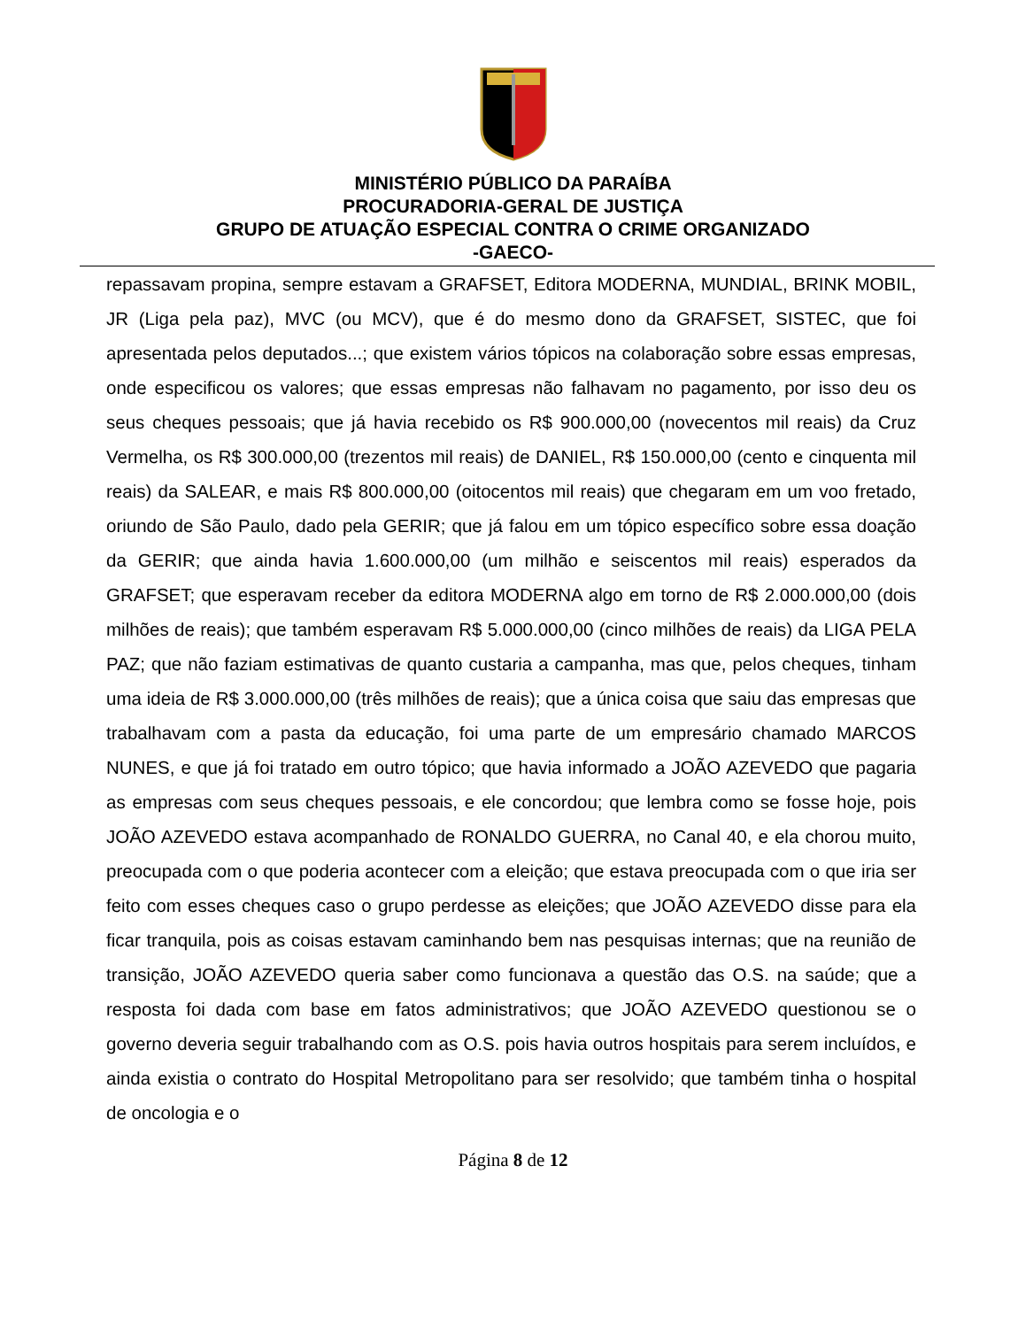MINISTÉRIO PÚBLICO DA PARAÍBA
PROCURADORIA-GERAL DE JUSTIÇA
GRUPO DE ATUAÇÃO ESPECIAL CONTRA O CRIME ORGANIZADO
-GAECO-
repassavam propina, sempre estavam a GRAFSET, Editora MODERNA, MUNDIAL, BRINK MOBIL, JR (Liga pela paz), MVC (ou MCV), que é do mesmo dono da GRAFSET, SISTEC, que foi apresentada pelos deputados...; que existem vários tópicos na colaboração sobre essas empresas, onde especificou os valores; que essas empresas não falhavam no pagamento, por isso deu os seus cheques pessoais; que já havia recebido os R$ 900.000,00 (novecentos mil reais) da Cruz Vermelha, os R$ 300.000,00 (trezentos mil reais) de DANIEL, R$ 150.000,00 (cento e cinquenta mil reais) da SALEAR, e mais R$ 800.000,00 (oitocentos mil reais) que chegaram em um voo fretado, oriundo de São Paulo, dado pela GERIR; que já falou em um tópico específico sobre essa doação da GERIR; que ainda havia 1.600.000,00 (um milhão e seiscentos mil reais) esperados da GRAFSET; que esperavam receber da editora MODERNA algo em torno de R$ 2.000.000,00 (dois milhões de reais); que também esperavam R$ 5.000.000,00 (cinco milhões de reais) da LIGA PELA PAZ; que não faziam estimativas de quanto custaria a campanha, mas que, pelos cheques, tinham uma ideia de R$ 3.000.000,00 (três milhões de reais); que a única coisa que saiu das empresas que trabalhavam com a pasta da educação, foi uma parte de um empresário chamado MARCOS NUNES, e que já foi tratado em outro tópico; que havia informado a JOÃO AZEVEDO que pagaria as empresas com seus cheques pessoais, e ele concordou; que lembra como se fosse hoje, pois JOÃO AZEVEDO estava acompanhado de RONALDO GUERRA, no Canal 40, e ela chorou muito, preocupada com o que poderia acontecer com a eleição; que estava preocupada com o que iria ser feito com esses cheques caso o grupo perdesse as eleições; que JOÃO AZEVEDO disse para ela ficar tranquila, pois as coisas estavam caminhando bem nas pesquisas internas; que na reunião de transição, JOÃO AZEVEDO queria saber como funcionava a questão das O.S. na saúde; que a resposta foi dada com base em fatos administrativos; que JOÃO AZEVEDO questionou se o governo deveria seguir trabalhando com as O.S. pois havia outros hospitais para serem incluídos, e ainda existia o contrato do Hospital Metropolitano para ser resolvido; que também tinha o hospital de oncologia e o
Página 8 de 12